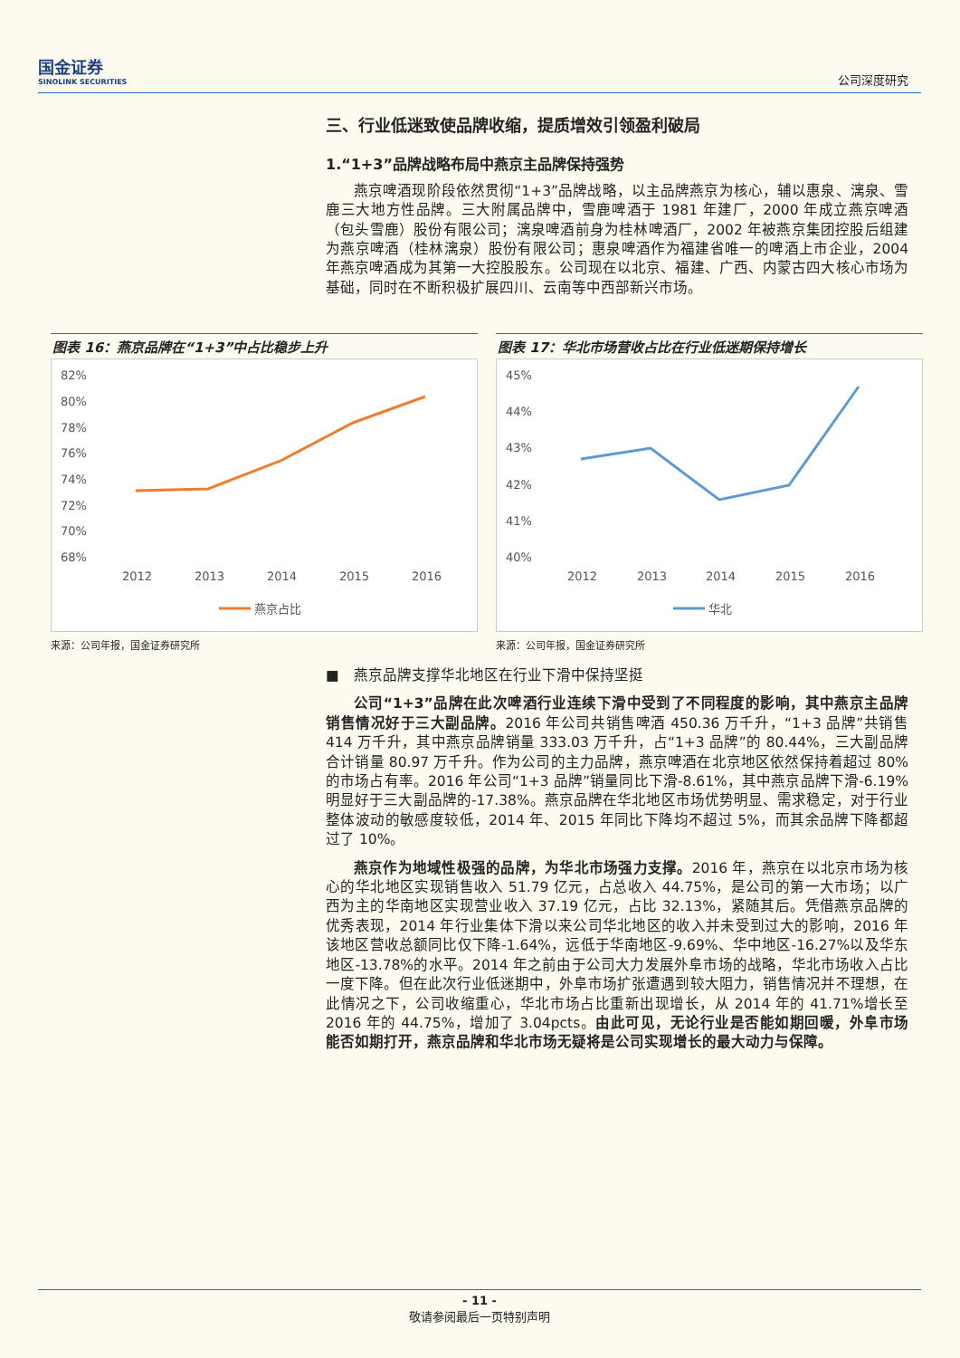国金证券
SINOLINK SECURITIES
公司深度研究
三、行业低迷致使品牌收缩，提质增效引领盈利破局
1.“1+3”品牌战略布局中燕京主品牌保持强势
燕京啤酒现阶段依然贯彻“1+3”品牌战略，以主品牌燕京为核心，辅以惠泉、漓泉、雪鹿三大地方性品牌。三大附属品牌中，雪鹿啤酒于 1981 年建厂，2000 年成立燕京啤酒（包头雪鹿）股份有限公司；漓泉啤酒前身为桂林啤酒厂，2002 年被燕京集团控股后组建为燕京啤酒（桂林漓泉）股份有限公司；惠泉啤酒作为福建省唯一的啤酒上市企业，2004 年燕京啤酒成为其第一大控股股东。公司现在以北京、福建、广西、内蒙古四大核心市场为基础，同时在不断积极扩展四川、云南等中西部新兴市场。
图表 16：燕京品牌在“1+3”中占比稳步上升
82%
80%
78%
76%
74%
72%
70%
68%
2012
2013
2014
2015
2016
燕京占比
来源：公司年报，国金证券研究所
图表 17：华北市场营收占比在行业低迷期保持增长
45%
44%
43%
42%
41%
40%
2012
2013
2014
2015
2016
华北
来源：公司年报，国金证券研究所
■　燕京品牌支撑华北地区在行业下滑中保持坚挺
公司“1+3”品牌在此次啤酒行业连续下滑中受到了不同程度的影响，其中燕京主品牌销售情况好于三大副品牌。2016 年公司共销售啤酒 450.36 万千升，“1+3 品牌”共销售 414 万千升，其中燕京品牌销量 333.03 万千升，占“1+3 品牌”的 80.44%，三大副品牌合计销量 80.97 万千升。作为公司的主力品牌，燕京啤酒在北京地区依然保持着超过 80%的市场占有率。2016 年公司“1+3 品牌”销量同比下滑-8.61%，其中燕京品牌下滑-6.19%明显好于三大副品牌的-17.38%。燕京品牌在华北地区市场优势明显、需求稳定，对于行业整体波动的敏感度较低，2014 年、2015 年同比下降均不超过 5%，而其余品牌下降都超过了 10%。
燕京作为地域性极强的品牌，为华北市场强力支撑。2016 年，燕京在以北京市场为核心的华北地区实现销售收入 51.79 亿元，占总收入 44.75%，是公司的第一大市场；以广西为主的华南地区实现营业收入 37.19 亿元，占比 32.13%，紧随其后。凭借燕京品牌的优秀表现，2014 年行业集体下滑以来公司华北地区的收入并未受到过大的影响，2016 年该地区营收总额同比仅下降-1.64%，远低于华南地区-9.69%、华中地区-16.27%以及华东地区-13.78%的水平。2014 年之前由于公司大力发展外阜市场的战略，华北市场收入占比一度下降。但在此次行业低迷期中，外阜市场扩张遭遇到较大阻力，销售情况并不理想，在此情况之下，公司收缩重心，华北市场占比重新出现增长，从 2014 年的 41.71%增长至 2016 年的 44.75%，增加了 3.04pcts。由此可见，无论行业是否能如期回暖，外阜市场能否如期打开，燕京品牌和华北市场无疑将是公司实现增长的最大动力与保障。
- 11 -
敬请参阅最后一页特别声明